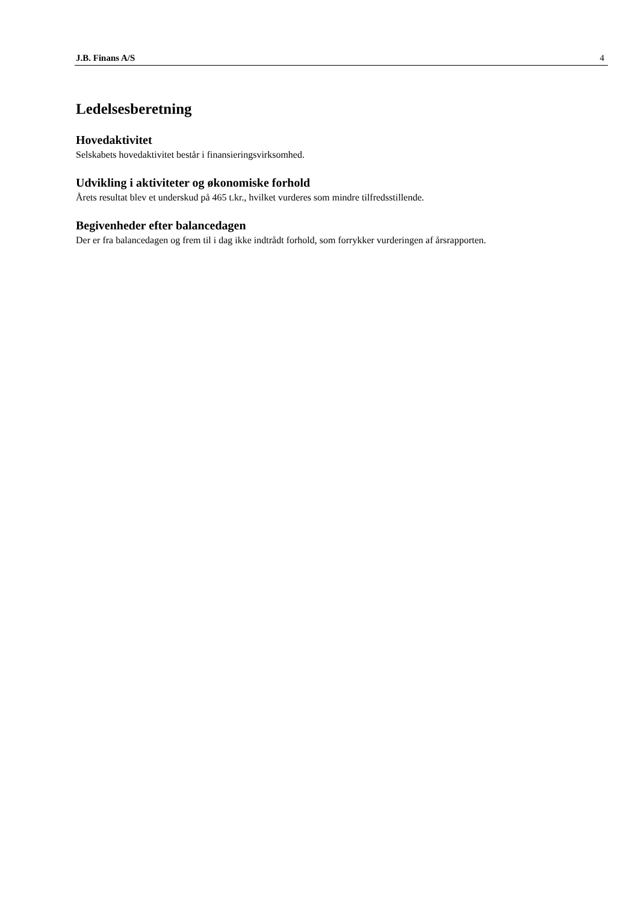J.B. Finans A/S 4
Ledelsesberetning
Hovedaktivitet
Selskabets hovedaktivitet består i finansieringsvirksomhed.
Udvikling i aktiviteter og økonomiske forhold
Årets resultat blev et underskud på 465 t.kr., hvilket vurderes som mindre tilfredsstillende.
Begivenheder efter balancedagen
Der er fra balancedagen og frem til i dag ikke indtrådt forhold, som forrykker vurderingen af årsrapporten.